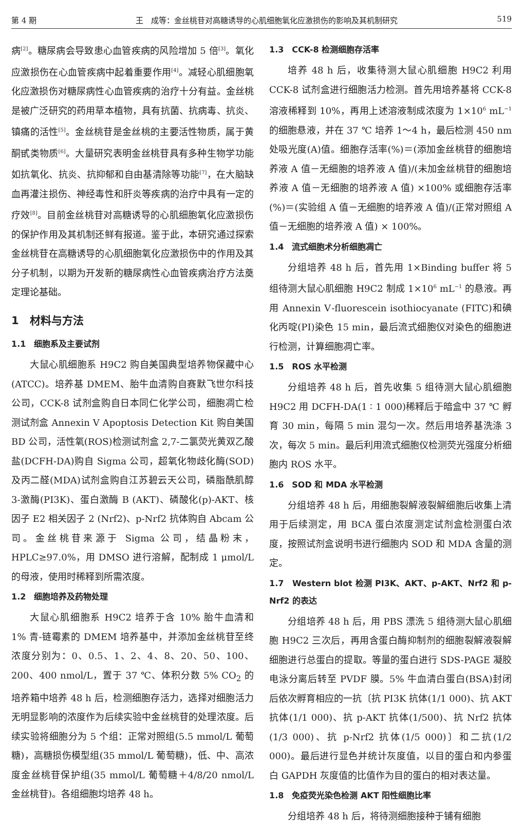第 4 期 王　成等：金丝桃苷对高糖诱导的心肌细胞氧化应激损伤的影响及其机制研究 519
病<sup>[2]</sup>。糖尿病会导致患心血管疾病的风险增加 5 倍<sup>[3]</sup>。氧化应激损伤在心血管疾病中起着重要作用<sup>[4]</sup>。减轻心肌细胞氧化应激损伤对糖尿病性心血管疾病的治疗十分有益。金丝桃是被广泛研究的药用草本植物，具有抗菌、抗病毒、抗炎、镇痛的活性<sup>[5]</sup>。金丝桃苷是金丝桃的主要活性物质，属于黄酮甙类物质<sup>[6]</sup>。大量研究表明金丝桃苷具有多种生物学功能如抗氧化、抗炎、抗抑郁和自由基清除等功能<sup>[7]</sup>，在大脑缺血再灌注损伤、神经毒性和肝炎等疾病的治疗中具有一定的疗效<sup>[8]</sup>。目前金丝桃苷对高糖诱导的心肌细胞氧化应激损伤的保护作用及其机制还鲜有报道。鉴于此，本研究通过探索金丝桃苷在高糖诱导的心肌细胞氧化应激损伤中的作用及其分子机制，以期为开发新的糖尿病性心血管疾病治疗方法奠定理论基础。
1　材料与方法
1.1　细胞系及主要试剂
大鼠心肌细胞系 H9C2 购自美国典型培养物保藏中心(ATCC)。培养基 DMEM、胎牛血清购自赛默飞世尔科技公司，CCK-8 试剂盒购自日本同仁化学公司，细胞凋亡检测试剂盒 Annexin Ⅴ Apoptosis Detection Kit 购自美国 BD 公司，活性氧(ROS)检测试剂盒 2,7-二氯荧光黄双乙酸盐(DCFH-DA)购自 Sigma 公司，超氧化物歧化酶(SOD)及丙二醛(MDA)试剂盒购自江苏碧云天公司，磷脂酰肌醇 3-激酶(PI3K)、蛋白激酶 B (AKT)、磷酸化(p)-AKT、核因子 E2 相关因子 2 (Nrf2)、p-Nrf2 抗体购自 Abcam 公司。金丝桃苷来源于 Sigma 公司，结晶粉末，HPLC≥97.0%，用 DMSO 进行溶解，配制成 1 μmol/L 的母液，使用时稀释到所需浓度。
1.2　细胞培养及药物处理
大鼠心肌细胞系 H9C2 培养于含 10% 胎牛血清和 1% 青-链霉素的 DMEM 培养基中，并添加金丝桃苷至终浓度分别为：0、0.5、1、2、4、8、20、50、100、200、400 nmol/L，置于 37 ℃、体积分数 5% CO<sub>2</sub> 的培养箱中培养 48 h 后，检测细胞存活力，选择对细胞活力无明显影响的浓度作为后续实验中金丝桃苷的处理浓度。后续实验将细胞分为 5 个组：正常对照组(5.5 mmol/L 葡萄糖)，高糖损伤模型组(35 mmol/L 葡萄糖)，低、中、高浓度金丝桃苷保护组(35 mmol/L 葡萄糖＋4/8/20 nmol/L 金丝桃苷)。各组细胞均培养 48 h。
1.3　CCK-8 检测细胞存活率
培养 48 h 后，收集待测大鼠心肌细胞 H9C2 利用 CCK-8 试剂盒进行细胞活力检测。首先用培养基将 CCK-8 溶液稀释到 10%，再用上述溶液制成浓度为 1×10<sup>6</sup> mL<sup>−1</sup> 的细胞悬液，并在 37 ℃ 培养 1～4 h，最后检测 450 nm 处吸光度(A)值。细胞存活率(%)＝(添加金丝桃苷的细胞培养液 A 值－无细胞的培养液 A 值)/(未加金丝桃苷的细胞培养液 A 值－无细胞的培养液 A 值) ×100% 或细胞存活率(%)＝(实验组 A 值－无细胞的培养液 A 值)/(正常对照组 A 值－无细胞的培养液 A 值) × 100%。
1.4　流式细胞术分析细胞凋亡
分组培养 48 h 后，首先用 1×Binding buffer 将 5 组待测大鼠心肌细胞 H9C2 制成 1×10<sup>6</sup> mL<sup>−1</sup> 的悬液。再用 Annexin Ⅴ-fluorescein isothiocyanate (FITC)和碘化丙啶(PI)染色 15 min，最后流式细胞仪对染色的细胞进行检测，计算细胞凋亡率。
1.5　ROS 水平检测
分组培养 48 h 后，首先收集 5 组待测大鼠心肌细胞 H9C2 用 DCFH-DA(1 ∶ 1 000)稀释后于暗盒中 37 ℃ 孵育 30 min，每隔 5 min 混匀一次。然后用培养基洗涤 3 次，每次 5 min。最后利用流式细胞仪检测荧光强度分析细胞内 ROS 水平。
1.6　SOD 和 MDA 水平检测
分组培养 48 h 后，用细胞裂解液裂解细胞后收集上清用于后续测定，用 BCA 蛋白浓度测定试剂盒检测蛋白浓度，按照试剂盒说明书进行细胞内 SOD 和 MDA 含量的测定。
1.7　Western blot 检测 PI3K、AKT、p-AKT、Nrf2 和 p-Nrf2 的表达
分组培养 48 h 后，用 PBS 漂洗 5 组待测大鼠心肌细胞 H9C2 三次后，再用含蛋白酶抑制剂的细胞裂解液裂解细胞进行总蛋白的提取。等量的蛋白进行 SDS-PAGE 凝胶电泳分离后转至 PVDF 膜。5% 牛血清白蛋白(BSA)封闭后依次孵育相应的一抗〔抗 PI3K 抗体(1/1 000)、抗 AKT 抗体(1/1 000)、抗 p-AKT 抗体(1/500)、抗 Nrf2 抗体(1/3 000)、抗 p-Nrf2 抗体(1/5 000)〕和二抗(1/2 000)。最后进行显色并统计灰度值，以目的蛋白和内参蛋白 GAPDH 灰度值的比值作为目的蛋白的相对表达量。
1.8　免疫荧光染色检测 AKT 阳性细胞比率
分组培养 48 h 后，将待测细胞接种于铺有细胞